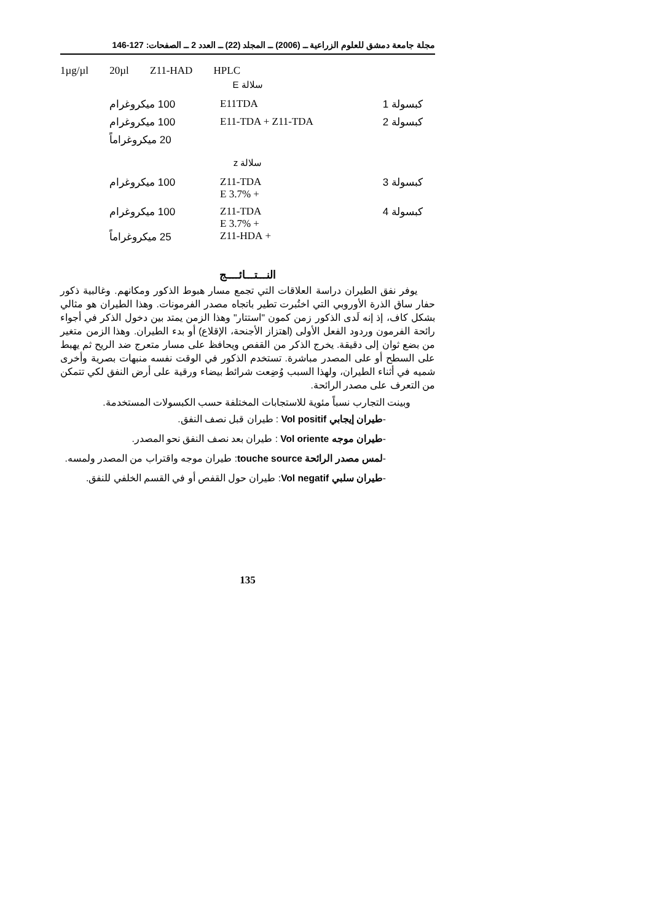مجلة جامعة دمشق للعلوم الزراعية ــ (2006) ــ المجلد (22) ــ العدد 2 ــ الصفحات: 127-146
1µg/µl 20µl Z11-HAD HPLC
سلالة E
| كبسولة 1 | E11TDA | 100 ميكروغرام |
| كبسولة 2 | E11-TDA + Z11-TDA | 100 ميكروغرام |
| | | 20 ميكروغراماً |
سلالة z
| كبسولة 3 | Z11-TDA + 3.7% E | 100 ميكروغرام |
| كبسولة 4 | Z11-TDA + 3.7% E + Z11-HDA | 100 ميكروغرام 25 ميكروغراماً |
النـــتـــائــــج
يوفر نفق الطيران دراسة العلاقات التي تجمع مسار هبوط الذكور ومكانهم. وغالبية ذكور حفار ساق الذرة الأوروبي التي اختُبرت تطير باتجاه مصدر الفرمونات. وهذا الطيران هو مثالي بشكل كاف، إذ إنه لَدى الذكور زمن كمون "استتار" وهذا الزمن يمتد بين دخول الذكر في أجواء رائحة الفرمون وردود الفعل الأولى (اهتزاز الأجنحة، الإقلاع) أو بدء الطيران. وهذا الزمن متغير من بضع ثوان إلى دقيقة. يخرج الذكر من القفص ويحافظ على مسار متعرج ضد الريح ثم يهبط على السطح أو على المصدر مباشرة. تستخدم الذكور في الوقت نفسه منبهات بصرية وأخرى شميه في أثناء الطيران، ولهذا السبب وُضِعت شرائط بيضاء ورقية على أرض النفق لكي تتمكن من التعرف على مصدر الرائحة.
وبينت التجارب نسباً مئوية للاستجابات المختلفة حسب الكبسولات المستخدمة.
-طيران إيجابي Vol positif : طيران قبل نصف النفق.
-طيران موجه Vol oriente : طيران بعد نصف النفق نحو المصدر.
-لمس مصدر الرائحة touche source: طيران موجه واقتراب من المصدر ولمسه.
-طيران سلبي Vol negatif: طيران حول القفص أو في القسم الخلفي للنفق.
135